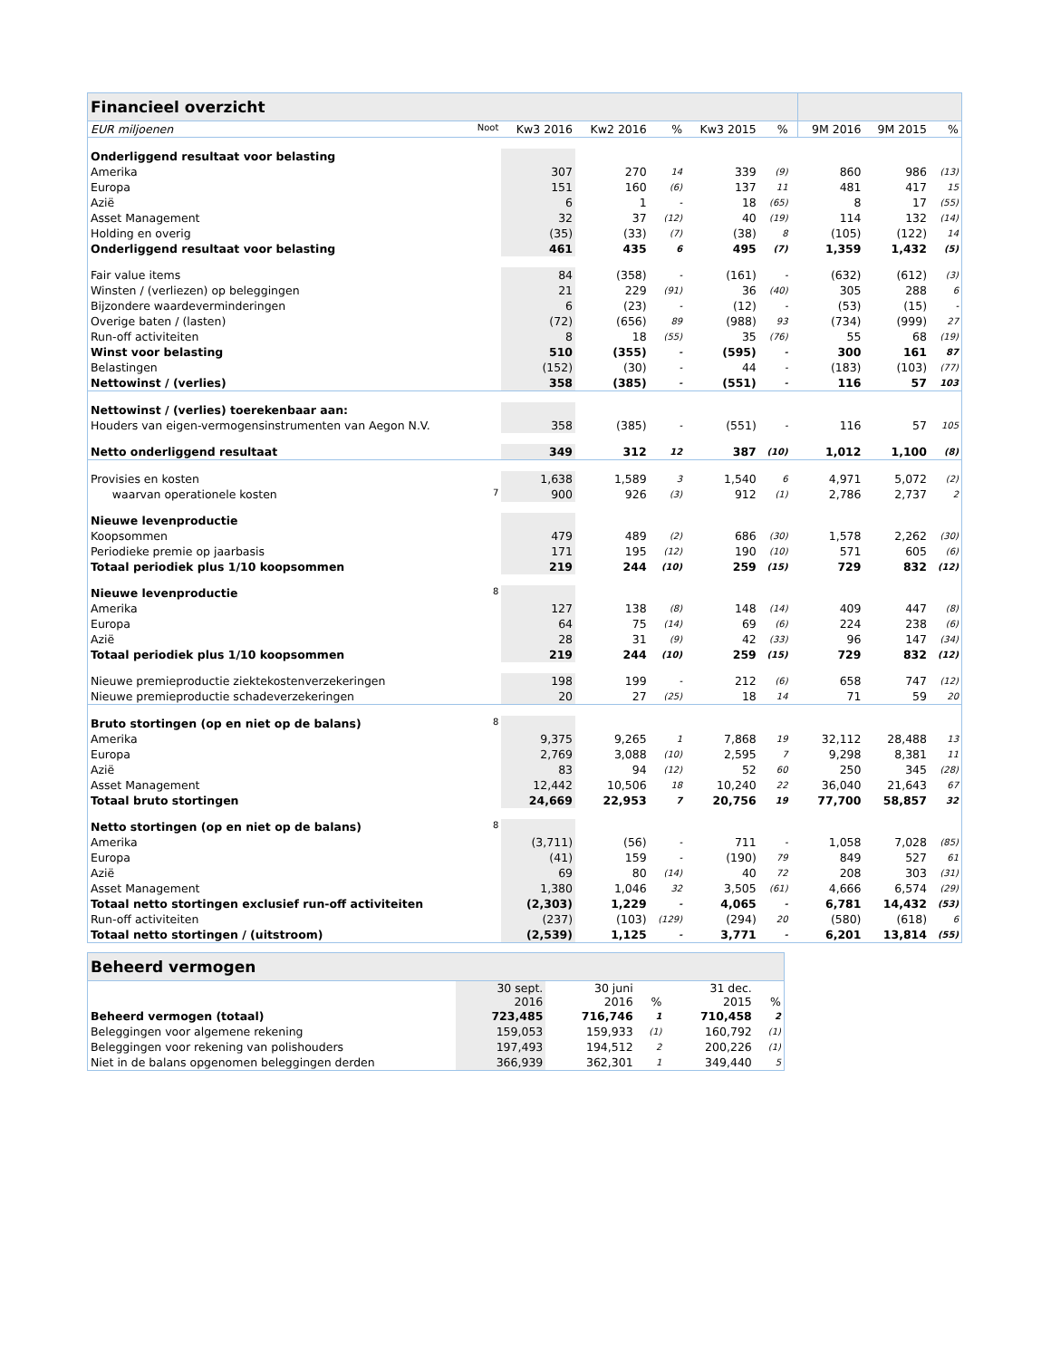| Financieel overzicht | | | | | | | | | |
| EUR miljoenen Noot | Kw3 2016 | Kw2 2016 | % | Kw3 2015 | % | | 9M 2016 | 9M 2015 | % |
| Onderliggend resultaat voor belasting | | | | | | | | | |
| Amerika | 307 | 270 | 14 | 339 | (9) | | 860 | 986 | (13) |
| Europa | 151 | 160 | (6) | 137 | 11 | | 481 | 417 | 15 |
| Azië | 6 | 1 | - | 18 | (65) | | 8 | 17 | (55) |
| Asset Management | 32 | 37 | (12) | 40 | (19) | | 114 | 132 | (14) |
| Holding en overig | (35) | (33) | (7) | (38) | 8 | | (105) | (122) | 14 |
| Onderliggend resultaat voor belasting | 461 | 435 | 6 | 495 | (7) | | 1,359 | 1,432 | (5) |
| Fair value items | 84 | (358) | - | (161) | - | | (632) | (612) | (3) |
| Winsten / (verliezen) op beleggingen | 21 | 229 | (91) | 36 | (40) | | 305 | 288 | 6 |
| Bijzondere waardeverminderingen | 6 | (23) | - | (12) | - | | (53) | (15) | - |
| Overige baten / (lasten) | (72) | (656) | 89 | (988) | 93 | | (734) | (999) | 27 |
| Run-off activiteiten | 8 | 18 | (55) | 35 | (76) | | 55 | 68 | (19) |
| Winst voor belasting | 510 | (355) | - | (595) | - | | 300 | 161 | 87 |
| Belastingen | (152) | (30) | - | 44 | - | | (183) | (103) | (77) |
| Nettowinst / (verlies) | 358 | (385) | - | (551) | - | | 116 | 57 | 103 |
| Nettowinst / (verlies) toerekenbaar aan: | | | | | | | | | |
| Houders van eigen-vermogensinstrumenten van Aegon N.V. | 358 | (385) | - | (551) | - | | 116 | 57 | 105 |
| Netto onderliggend resultaat | 349 | 312 | 12 | 387 | (10) | | 1,012 | 1,100 | (8) |
| Provisies en kosten | 1,638 | 1,589 | 3 | 1,540 | 6 | | 4,971 | 5,072 | (2) |
| waarvan operationele kosten 7 | 900 | 926 | (3) | 912 | (1) | | 2,786 | 2,737 | 2 |
| Nieuwe levenproductie | | | | | | | | | |
| Koopsommen | 479 | 489 | (2) | 686 | (30) | | 1,578 | 2,262 | (30) |
| Periodieke premie op jaarbasis | 171 | 195 | (12) | 190 | (10) | | 571 | 605 | (6) |
| Totaal periodiek plus 1/10 koopsommen | 219 | 244 | (10) | 259 | (15) | | 729 | 832 | (12) |
| Nieuwe levenproductie 8 | | | | | | | | | |
| Amerika | 127 | 138 | (8) | 148 | (14) | | 409 | 447 | (8) |
| Europa | 64 | 75 | (14) | 69 | (6) | | 224 | 238 | (6) |
| Azië | 28 | 31 | (9) | 42 | (33) | | 96 | 147 | (34) |
| Totaal periodiek plus 1/10 koopsommen | 219 | 244 | (10) | 259 | (15) | | 729 | 832 | (12) |
| Nieuwe premieproductie ziektekostenverzekeringen | 198 | 199 | - | 212 | (6) | | 658 | 747 | (12) |
| Nieuwe premieproductie schadeverzekeringen | 20 | 27 | (25) | 18 | 14 | | 71 | 59 | 20 |
| Bruto stortingen (op en niet op de balans) 8 | | | | | | | | | |
| Amerika | 9,375 | 9,265 | 1 | 7,868 | 19 | | 32,112 | 28,488 | 13 |
| Europa | 2,769 | 3,088 | (10) | 2,595 | 7 | | 9,298 | 8,381 | 11 |
| Azië | 83 | 94 | (12) | 52 | 60 | | 250 | 345 | (28) |
| Asset Management | 12,442 | 10,506 | 18 | 10,240 | 22 | | 36,040 | 21,643 | 67 |
| Totaal bruto stortingen | 24,669 | 22,953 | 7 | 20,756 | 19 | | 77,700 | 58,857 | 32 |
| Netto stortingen (op en niet op de balans) 8 | | | | | | | | | |
| Amerika | (3,711) | (56) | - | 711 | - | | 1,058 | 7,028 | (85) |
| Europa | (41) | 159 | - | (190) | 79 | | 849 | 527 | 61 |
| Azië | 69 | 80 | (14) | 40 | 72 | | 208 | 303 | (31) |
| Asset Management | 1,380 | 1,046 | 32 | 3,505 | (61) | | 4,666 | 6,574 | (29) |
| Totaal netto stortingen exclusief run-off activiteiten | (2,303) | 1,229 | - | 4,065 | - | | 6,781 | 14,432 | (53) |
| Run-off activiteiten | (237) | (103) | (129) | (294) | 20 | | (580) | (618) | 6 |
| Totaal netto stortingen / (uitstroom) | (2,539) | 1,125 | - | 3,771 | - | | 6,201 | 13,814 | (55) |
| Beheerd vermogen | | | | | |
| | 30 sept. 2016 | 30 juni 2016 | % | 31 dec. 2015 | % |
| Beheerd vermogen (totaal) | 723,485 | 716,746 | 1 | 710,458 | 2 |
| Beleggingen voor algemene rekening | 159,053 | 159,933 | (1) | 160,792 | (1) |
| Beleggingen voor rekening van polishouders | 197,493 | 194,512 | 2 | 200,226 | (1) |
| Niet in de balans opgenomen beleggingen derden | 366,939 | 362,301 | 1 | 349,440 | 5 |